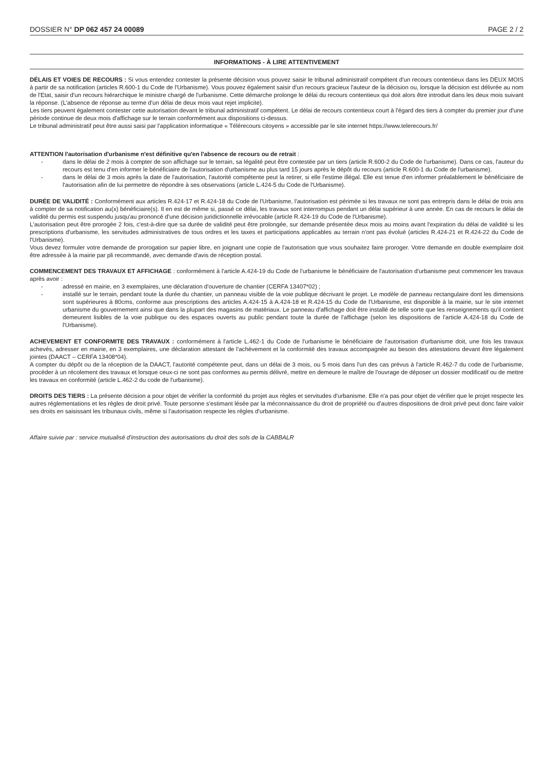DOSSIER N° DP 062 457 24 00089 PAGE 2 / 2
INFORMATIONS - À LIRE ATTENTIVEMENT
DÉLAIS ET VOIES DE RECOURS : Si vous entendez contester la présente décision vous pouvez saisir le tribunal administratif compétent d'un recours contentieux dans les DEUX MOIS à partir de sa notification (articles R.600-1 du Code de l'Urbanisme). Vous pouvez également saisir d'un recours gracieux l'auteur de la décision ou, lorsque la décision est délivrée au nom de l'Etat, saisir d'un recours hiérarchique le ministre chargé de l'urbanisme. Cette démarche prolonge le délai du recours contentieux qui doit alors être introduit dans les deux mois suivant la réponse. (L'absence de réponse au terme d'un délai de deux mois vaut rejet implicite).
Les tiers peuvent également contester cette autorisation devant le tribunal administratif compétent. Le délai de recours contentieux court à l'égard des tiers à compter du premier jour d'une période continue de deux mois d'affichage sur le terrain conformément aux dispositions ci-dessus.
Le tribunal administratif peut être aussi saisi par l'application informatique « Télérecours citoyens » accessible par le site internet https://www.telerecours.fr/
ATTENTION l'autorisation d'urbanisme n'est définitive qu'en l'absence de recours ou de retrait :
- dans le délai de 2 mois à compter de son affichage sur le terrain, sa légalité peut être contestée par un tiers (article R.600-2 du Code de l'urbanisme). Dans ce cas, l'auteur du recours est tenu d'en informer le bénéficiaire de l'autorisation d'urbanisme au plus tard 15 jours après le dépôt du recours (article R.600-1 du Code de l'urbanisme).
- dans le délai de 3 mois après la date de l'autorisation, l'autorité compétente peut la retirer, si elle l'estime illégal. Elle est tenue d'en informer préalablement le bénéficiaire de l'autorisation afin de lui permettre de répondre à ses observations (article L.424-5 du Code de l'Urbanisme).
DURÉE DE VALIDITÉ : Conformément aux articles R.424-17 et R.424-18 du Code de l'Urbanisme, l'autorisation est périmée si les travaux ne sont pas entrepris dans le délai de trois ans à compter de sa notification au(x) bénéficiaire(s). Il en est de même si, passé ce délai, les travaux sont interrompus pendant un délai supérieur à une année. En cas de recours le délai de validité du permis est suspendu jusqu'au prononcé d'une décision juridictionnelle irrévocable (article R.424-19 du Code de l'Urbanisme).
L'autorisation peut être prorogée 2 fois, c'est-à-dire que sa durée de validité peut être prolongée, sur demande présentée deux mois au moins avant l'expiration du délai de validité si les prescriptions d'urbanisme, les servitudes administratives de tous ordres et les taxes et participations applicables au terrain n'ont pas évolué (articles R.424-21 et R.424-22 du Code de l'Urbanisme).
Vous devez formuler votre demande de prorogation sur papier libre, en joignant une copie de l'autorisation que vous souhaitez faire proroger. Votre demande en double exemplaire doit être adressée à la mairie par pli recommandé, avec demande d'avis de réception postal.
COMMENCEMENT DES TRAVAUX ET AFFICHAGE : conformément à l'article A.424-19 du Code de l'urbanisme le bénéficiaire de l'autorisation d'urbanisme peut commencer les travaux après avoir :
- adressé en mairie, en 3 exemplaires, une déclaration d'ouverture de chantier (CERFA 13407*02) ;
- installé sur le terrain, pendant toute la durée du chantier, un panneau visible de la voie publique décrivant le projet. Le modèle de panneau rectangulaire dont les dimensions sont supérieures à 80cms, conforme aux prescriptions des articles A.424-15 à A.424-18 et R.424-15 du Code de l'Urbanisme, est disponible à la mairie, sur le site internet urbanisme du gouvernement ainsi que dans la plupart des magasins de matériaux. Le panneau d'affichage doit être installé de telle sorte que les renseignements qu'il contient demeurent lisibles de la voie publique ou des espaces ouverts au public pendant toute la durée de l'affichage (selon les dispositions de l'article A.424-18 du Code de l'Urbanisme).
ACHEVEMENT ET CONFORMITE DES TRAVAUX : conformément à l'article L.462-1 du Code de l'urbanisme le bénéficiaire de l'autorisation d'urbanisme doit, une fois les travaux achevés, adresser en mairie, en 3 exemplaires, une déclaration attestant de l'achèvement et la conformité des travaux accompagnée au besoin des attestations devant être légalement jointes (DAACT – CERFA 13408*04).
A compter du dépôt ou de la réception de la DAACT, l'autorité compétente peut, dans un délai de 3 mois, ou 5 mois dans l'un des cas prévus à l'article R.462-7 du code de l'urbanisme, procéder à un récolement des travaux et lorsque ceux-ci ne sont pas conformes au permis délivré, mettre en demeure le maître de l'ouvrage de déposer un dossier modificatif ou de mettre les travaux en conformité (article L.462-2 du code de l'urbanisme).
DROITS DES TIERS : La présente décision a pour objet de vérifier la conformité du projet aux règles et servitudes d'urbanisme. Elle n'a pas pour objet de vérifier que le projet respecte les autres réglementations et les règles de droit privé. Toute personne s'estimant lésée par la méconnaissance du droit de propriété ou d'autres dispositions de droit privé peut donc faire valoir ses droits en saisissant les tribunaux civils, même si l'autorisation respecte les règles d'urbanisme.
Affaire suivie par : service mutualisé d'instruction des autorisations du droit des sols de la CABBALR